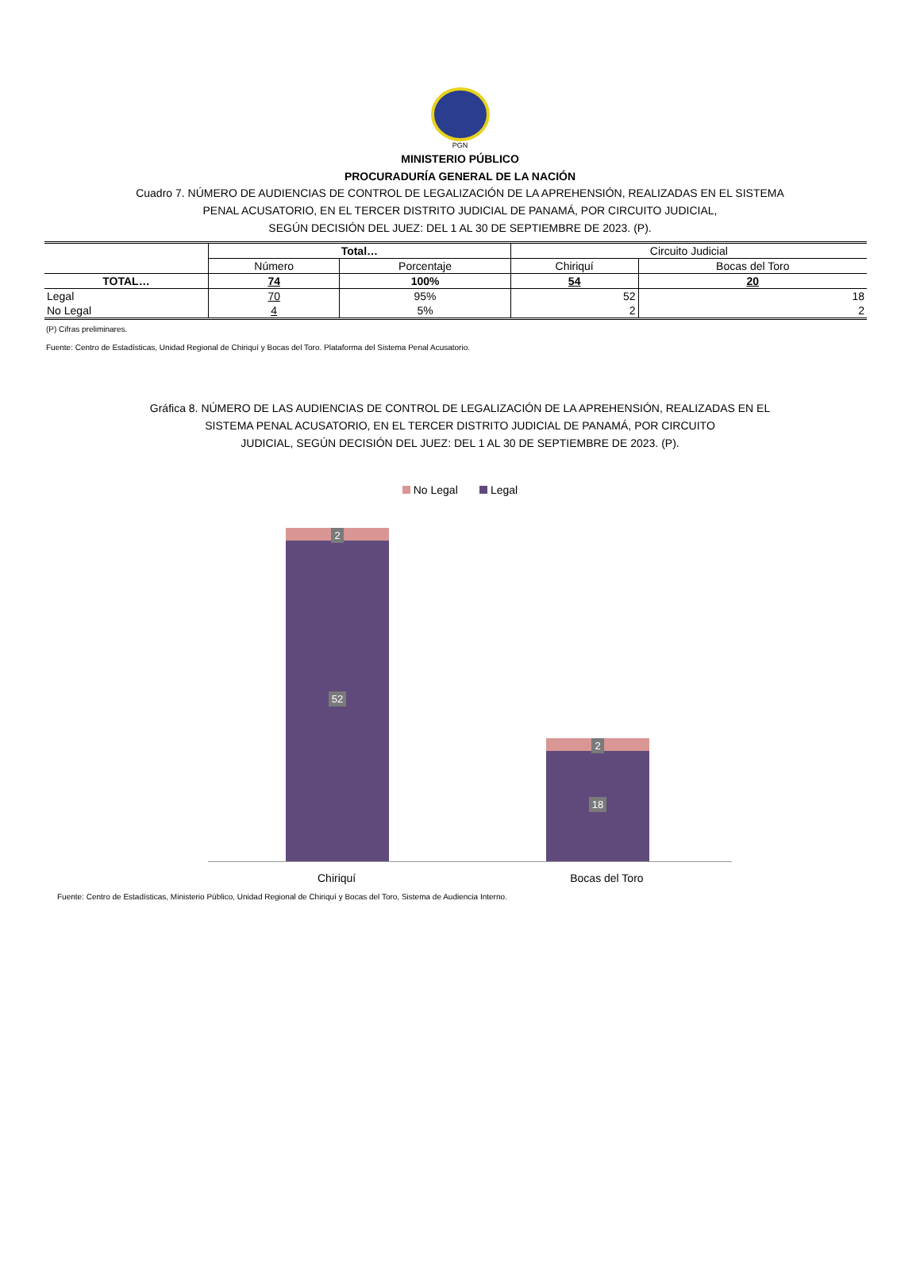PGN
MINISTERIO PÚBLICO
PROCURADURÍA GENERAL DE LA NACIÓN
Cuadro 7. NÚMERO DE AUDIENCIAS DE CONTROL DE LEGALIZACIÓN DE LA APREHENSIÓN, REALIZADAS EN EL SISTEMA
PENAL ACUSATORIO, EN EL TERCER DISTRITO JUDICIAL DE PANAMÁ, POR CIRCUITO JUDICIAL,
SEGÚN DECISIÓN DEL JUEZ: DEL 1 AL 30 DE SEPTIEMBRE DE 2023. (P).
| | Total… | | Circuito Judicial | |
| --- | --- | --- | --- | --- |
| | Número | Porcentaje | Chiriquí | Bocas del Toro |
| TOTAL… | 74 | 100% | 54 | 20 |
| Legal | 70 | 95% | 52 | 18 |
| No Legal | 4 | 5% | 2 | 2 |
(P) Cifras preliminares.
Fuente: Centro de Estadísticas, Unidad Regional de Chiriquí y Bocas del Toro. Plataforma del Sistema Penal Acusatorio.
Gráfica 8. NÚMERO DE LAS AUDIENCIAS DE CONTROL DE LEGALIZACIÓN DE LA APREHENSIÓN, REALIZADAS EN EL
SISTEMA PENAL ACUSATORIO, EN EL TERCER DISTRITO JUDICIAL DE PANAMÁ, POR CIRCUITO
JUDICIAL, SEGÚN DECISIÓN DEL JUEZ: DEL 1 AL 30 DE SEPTIEMBRE DE 2023. (P).
No Legal Legal
2
52
2
18
Chiriquí Bocas del Toro
Fuente: Centro de Estadísticas, Ministerio Público, Unidad Regional de Chiriquí y Bocas del Toro, Sistema de Audiencia Interno.